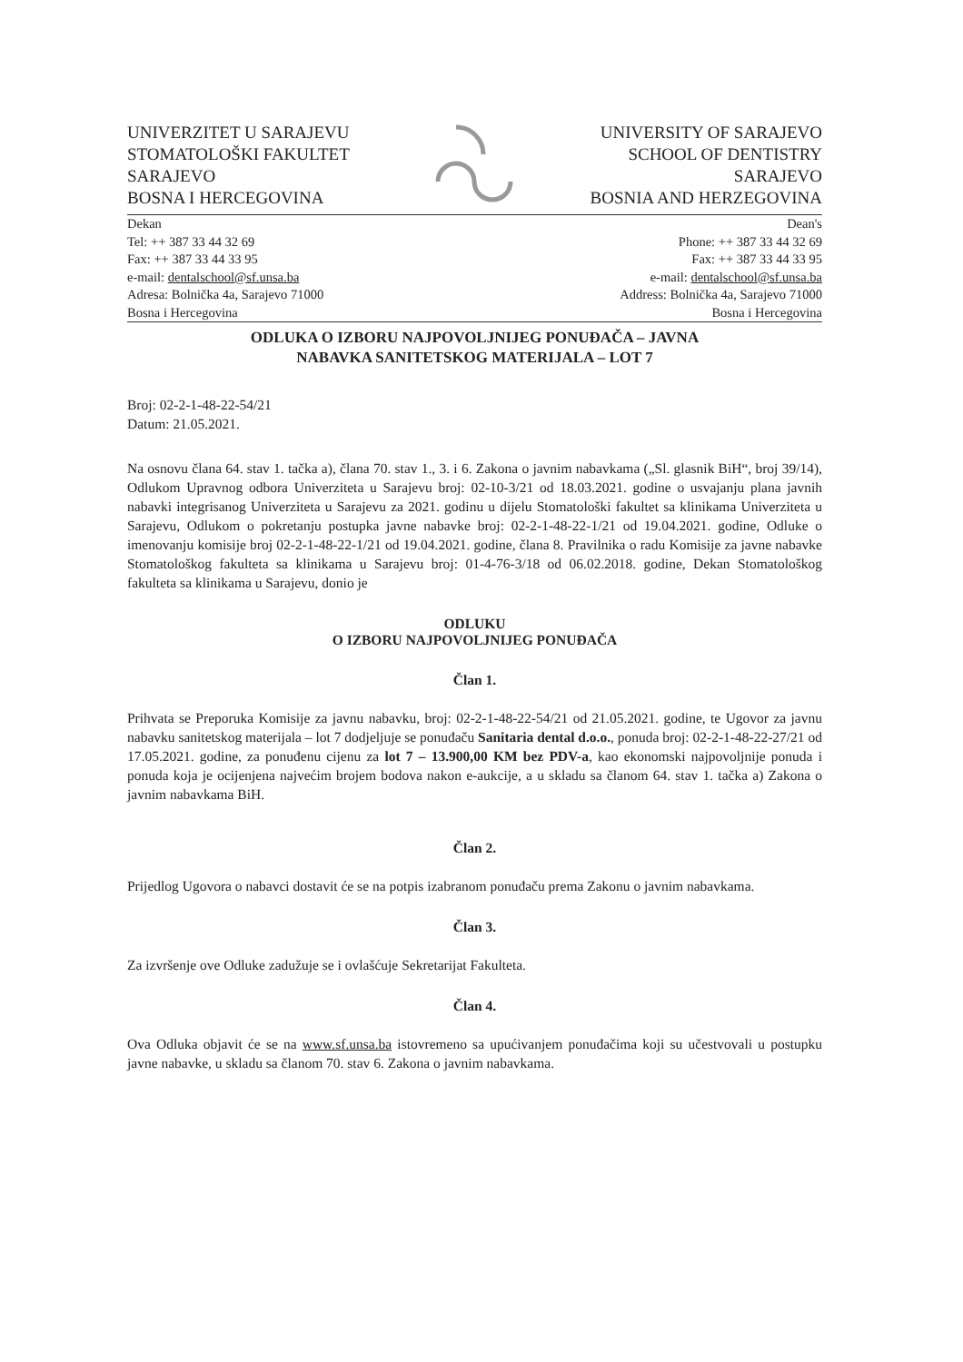UNIVERZITET U SARAJEVU
STOMATOLOŠKI FAKULTET
SARAJEVO
BOSNA I HERCEGOVINA
UNIVERSITY OF SARAJEVO
SCHOOL OF DENTISTRY
SARAJEVO
BOSNIA AND HERZEGOVINA
Dekan
Tel: ++ 387 33 44 32 69
Fax: ++ 387 33 44 33 95
e-mail: dentalschool@sf.unsa.ba
Adresa: Bolnička 4a, Sarajevo 71000
Bosna i Hercegovina
Dean's
Phone: ++ 387 33 44 32 69
Fax: ++ 387 33 44 33 95
e-mail: dentalschool@sf.unsa.ba
Address: Bolnička 4a, Sarajevo 71000
Bosna i Hercegovina
ODLUKA O IZBORU NAJPOVOLJNIJEG PONUĐAČA – JAVNA
NABAVKA SANITETSKOG MATERIJALA – LOT 7
Broj: 02-2-1-48-22-54/21
Datum: 21.05.2021.
Na osnovu člana 64. stav 1. tačka a), člana 70. stav 1., 3. i 6. Zakona o javnim nabavkama („Sl. glasnik BiH“, broj 39/14), Odlukom Upravnog odbora Univerziteta u Sarajevu broj: 02-10-3/21 od 18.03.2021. godine o usvajanju plana javnih nabavki integrisanog Univerziteta u Sarajevu za 2021. godinu u dijelu Stomatološki fakultet sa klinikama Univerziteta u Sarajevu, Odlukom o pokretanju postupka javne nabavke broj: 02-2-1-48-22-1/21 od 19.04.2021. godine, Odluke o imenovanju komisije broj 02-2-1-48-22-1/21 od 19.04.2021. godine, člana 8. Pravilnika o radu Komisije za javne nabavke Stomatološkog fakulteta sa klinikama u Sarajevu broj: 01-4-76-3/18 od 06.02.2018. godine, Dekan Stomatološkog fakulteta sa klinikama u Sarajevu, donio je
ODLUKU
O IZBORU NAJPOVOLJNIJEG PONUĐAČA
Član 1.
Prihvata se Preporuka Komisije za javnu nabavku, broj: 02-2-1-48-22-54/21 od 21.05.2021. godine, te Ugovor za javnu nabavku sanitetskog materijala – lot 7 dodjeljuje se ponuđaču Sanitaria dental d.o.o., ponuda broj: 02-2-1-48-22-27/21 od 17.05.2021. godine, za ponuđenu cijenu za lot 7 – 13.900,00 KM bez PDV-a, kao ekonomski najpovoljnije ponuda i ponuda koja je ocijenjena najvećim brojem bodova nakon e-aukcije, a u skladu sa članom 64. stav 1. tačka a) Zakona o javnim nabavkama BiH.
Član 2.
Prijedlog Ugovora o nabavci dostavit će se na potpis izabranom ponuđaču prema Zakonu o javnim nabavkama.
Član 3.
Za izvršenje ove Odluke zadužuje se i ovlašćuje Sekretarijat Fakulteta.
Član 4.
Ova Odluka objavit će se na www.sf.unsa.ba istovremeno sa upućivanjem ponuđačima koji su učestvovali u postupku javne nabavke, u skladu sa članom 70. stav 6. Zakona o javnim nabavkama.